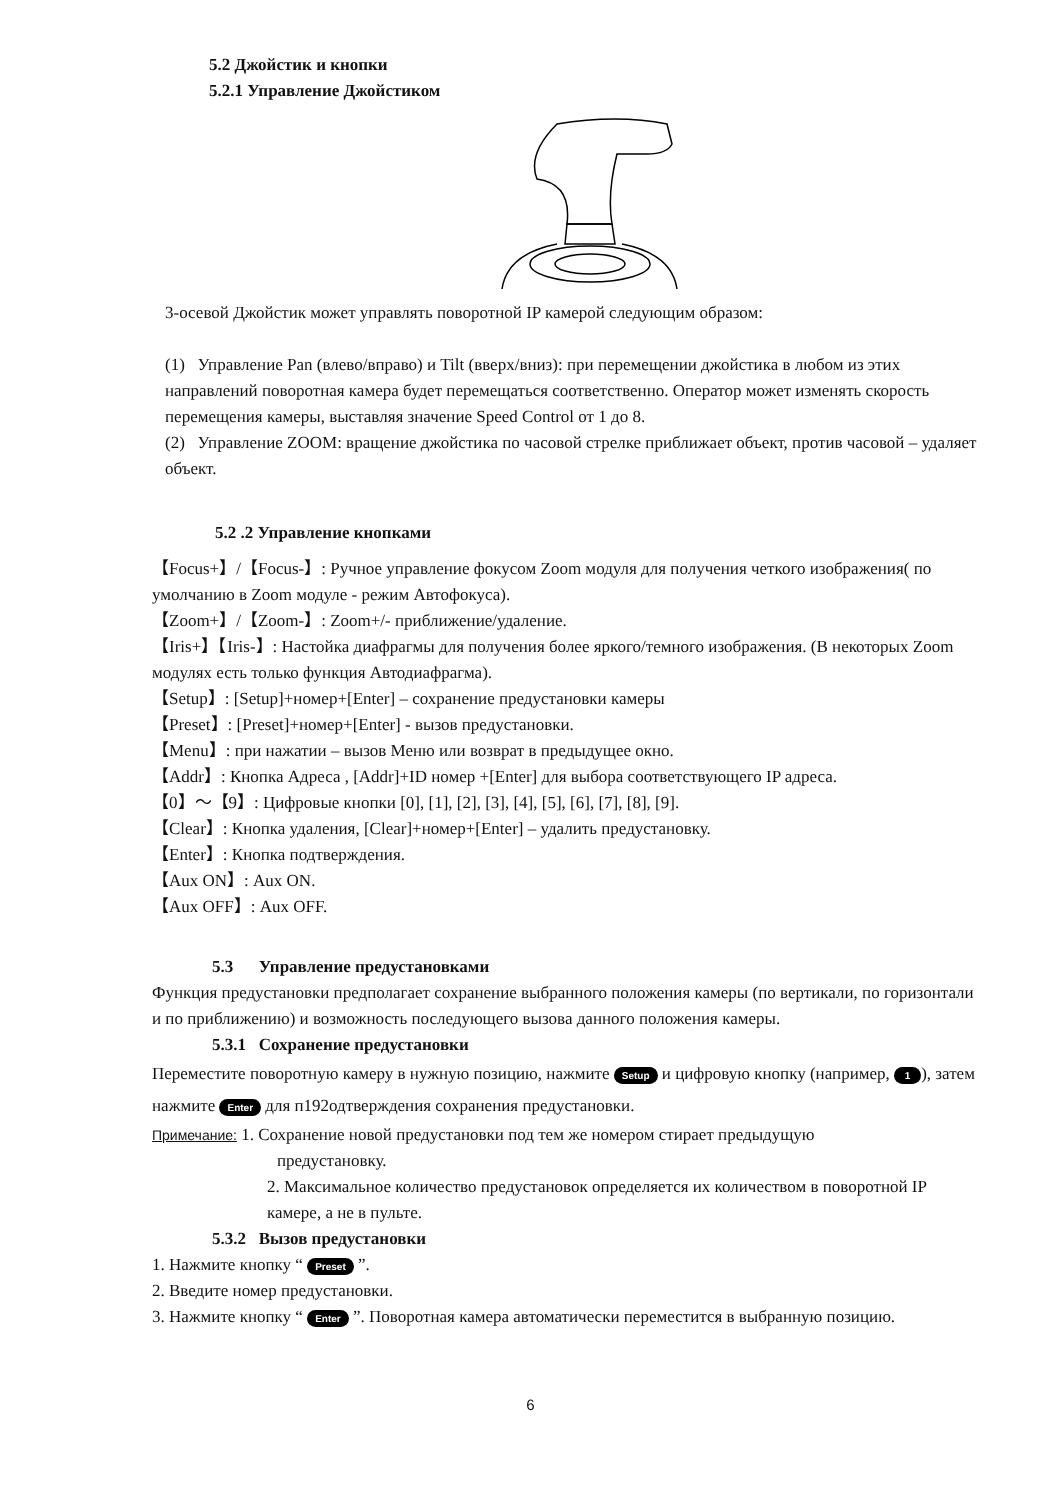5.2 Джойстик и кнопки
5.2.1 Управление Джойстиком
3-осевой Джойстик может управлять поворотной IP камерой следующим образом:
(1) Управление Pan (влево/вправо) и Tilt (вверх/вниз): при перемещении джойстика в любом из этих направлений поворотная камера будет перемещаться соответственно. Оператор может изменять скорость перемещения камеры, выставляя значение Speed Control от 1 до 8.
(2) Управление ZOOM: вращение джойстика по часовой стрелке приближает объект, против часовой – удаляет объект.
5.2 .2 Управление кнопками
【Focus+】/【Focus-】: Ручное управление фокусом Zoom модуля для получения четкого изображения( по умолчанию в Zoom модуле - режим Автофокуса).
【Zoom+】/【Zoom-】: Zoom+/- приближение/удаление.
【Iris+】【Iris-】: Настойка диафрагмы для получения более яркого/темного изображения. (В некоторых Zoom модулях есть только функция Автодиафрагма).
【Setup】: [Setup]+номер+[Enter] – сохранение предустановки камеры
【Preset】: [Preset]+номер+[Enter] - вызов предустановки.
【Menu】: при нажатии – вызов Меню или возврат в предыдущее окно.
【Addr】: Кнопка Адреса , [Addr]+ID номер +[Enter] для выбора соответствующего IP адреса.
【0】～【9】: Цифровые кнопки [0], [1], [2], [3], [4], [5], [6], [7], [8], [9].
【Clear】: Кнопка удаления, [Clear]+номер+[Enter] – удалить предустановку.
【Enter】: Кнопка подтверждения.
【Aux ON】: Aux ON.
【Aux OFF】: Aux OFF.
5.3 Управление предустановками
Функция предустановки предполагает сохранение выбранного положения камеры (по вертикали, по горизонтали и по приближению) и возможность последующего вызова данного положения камеры.
5.3.1 Сохранение предустановки
Переместите поворотную камеру в нужную позицию, нажмите Setup и цифровую кнопку (например, 1 ), затем нажмите Enter для п192одтверждения сохранения предустановки.
Примечание: 1. Сохранение новой предустановки под тем же номером стирает предыдущую
предустановку.
2. Максимальное количество предустановок определяется их количеством в поворотной IP камере, а не в пульте.
5.3.2 Вызов предустановки
1. Нажмите кнопку “ Preset ”.
2. Введите номер предустановки.
3. Нажмите кнопку “ Enter ”. Поворотная камера автоматически переместится в выбранную позицию.
6